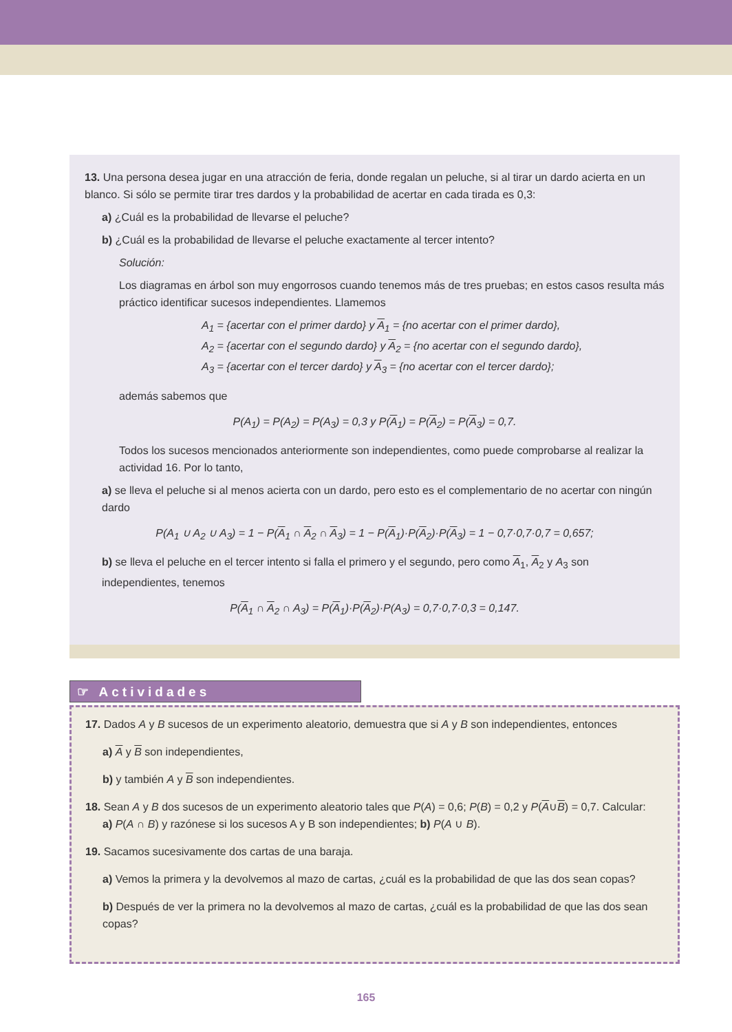13. Una persona desea jugar en una atracción de feria, donde regalan un peluche, si al tirar un dardo acierta en un blanco. Si sólo se permite tirar tres dardos y la probabilidad de acertar en cada tirada es 0,3:
a) ¿Cuál es la probabilidad de llevarse el peluche?
b) ¿Cuál es la probabilidad de llevarse el peluche exactamente al tercer intento?
Solución:
Los diagramas en árbol son muy engorrosos cuando tenemos más de tres pruebas; en estos casos resulta más práctico identificar sucesos independientes. Llamemos
A<sub>1</sub> = {acertar con el primer dardo} y A<sub>1</sub> = {no acertar con el primer dardo},
A<sub>2</sub> = {acertar con el segundo dardo} y A<sub>2</sub> = {no acertar con el segundo dardo},
A<sub>3</sub> = {acertar con el tercer dardo} y A<sub>3</sub> = {no acertar con el tercer dardo};
además sabemos que
P(A<sub>1</sub>) = P(A<sub>2</sub>) = P(A<sub>3</sub>) = 0,3 y P(A<sub>1</sub>) = P(A<sub>2</sub>) = P(A<sub>3</sub>) = 0,7.
Todos los sucesos mencionados anteriormente son independientes, como puede comprobarse al realizar la actividad 16. Por lo tanto,
a) se lleva el peluche si al menos acierta con un dardo, pero esto es el complementario de no acertar con ningún dardo
P(A<sub>1</sub> ∪ A<sub>2</sub> ∪ A<sub>3</sub>) = 1 − P(A<sub>1</sub> ∩ A<sub>2</sub> ∩ A<sub>3</sub>) = 1 − P(A<sub>1</sub>)·P(A<sub>2</sub>)·P(A<sub>3</sub>) = 1 − 0,7·0,7·0,7 = 0,657;
b) se lleva el peluche en el tercer intento si falla el primero y el segundo, pero como A<sub>1</sub>, A<sub>2</sub> y A<sub>3</sub> son independientes, tenemos
P(A<sub>1</sub> ∩ A<sub>2</sub> ∩ A<sub>3</sub>) = P(A<sub>1</sub>)·P(A<sub>2</sub>)·P(A<sub>3</sub>) = 0,7·0,7·0,3 = 0,147.
☞ Actividades
17. Dados A y B sucesos de un experimento aleatorio, demuestra que si A y B son independientes, entonces
a) A y B son independientes,
b) y también A y B son independientes.
18. Sean A y B dos sucesos de un experimento aleatorio tales que P(A) = 0,6; P(B) = 0,2 y P(A∪B) = 0,7. Calcular:
a) P(A ∩ B) y razónese si los sucesos A y B son independientes; b) P(A ∪ B).
19. Sacamos sucesivamente dos cartas de una baraja.
a) Vemos la primera y la devolvemos al mazo de cartas, ¿cuál es la probabilidad de que las dos sean copas?
b) Después de ver la primera no la devolvemos al mazo de cartas, ¿cuál es la probabilidad de que las dos sean copas?
165